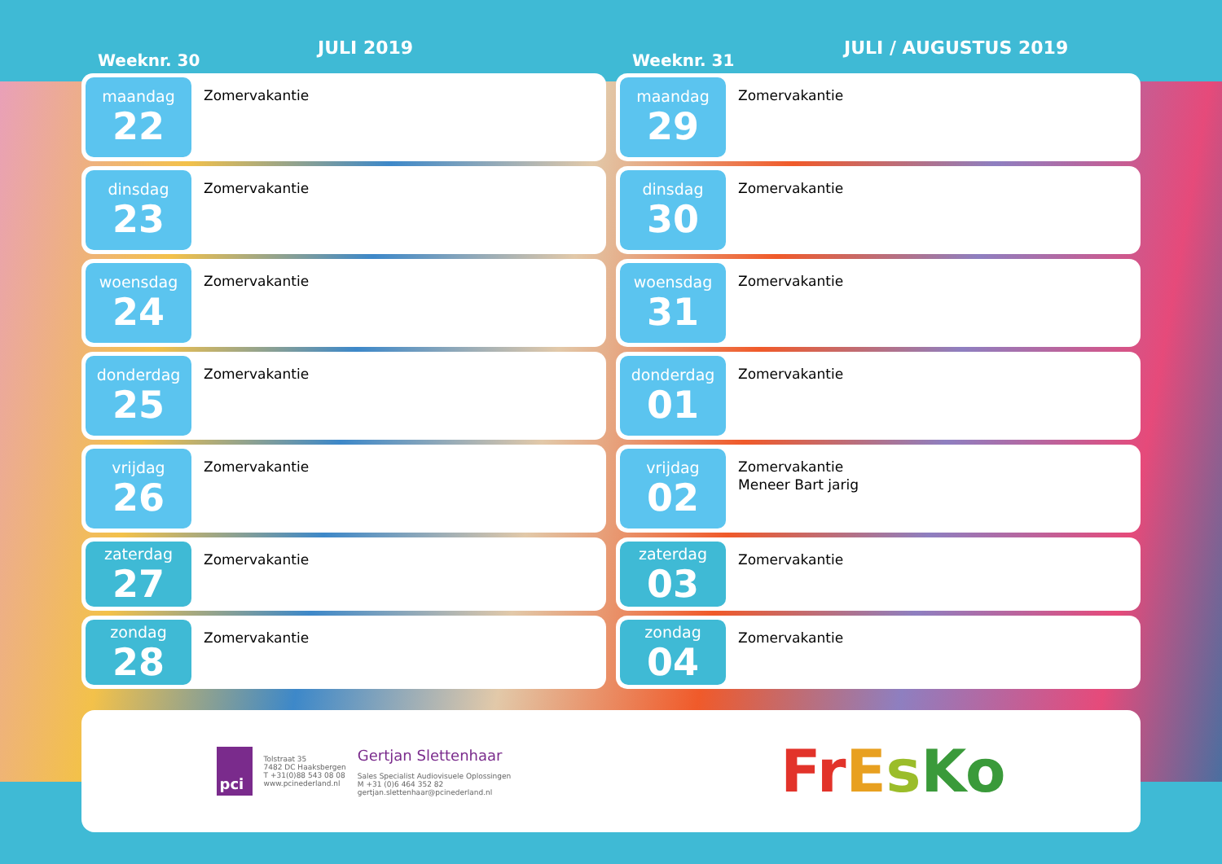Weeknr. 30
JULI 2019
maandag
22
Zomervakantie
dinsdag
23
Zomervakantie
woensdag
24
Zomervakantie
donderdag
25
Zomervakantie
vrijdag
26
Zomervakantie
zaterdag
27
Zomervakantie
zondag
28
Zomervakantie
Weeknr. 31
JULI / AUGUSTUS 2019
maandag
29
Zomervakantie
dinsdag
30
Zomervakantie
woensdag
31
Zomervakantie
donderdag
01
Zomervakantie
vrijdag
02
Zomervakantie
Meneer Bart jarig
zaterdag
03
Zomervakantie
zondag
04
Zomervakantie
pci
Tolstraat 35
7482 DC Haaksbergen
T +31(0)88 543 08 08
www.pcinederland.nl
Gertjan Slettenhaar
Sales Specialist Audiovisuele Oplossingen
M +31 (0)6 464 352 82
gertjan.slettenhaar@pcinederland.nl
FrEsKo